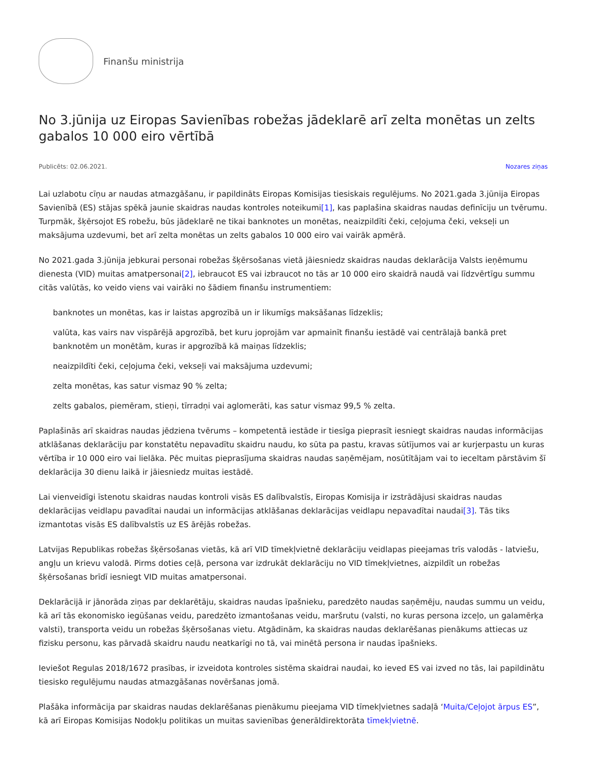Finanšu ministrija
No 3.jūnija uz Eiropas Savienības robežas jādeklarē arī zelta monētas un zelts gabalos 10 000 eiro vērtībā
Publicēts: 02.06.2021. Nozares ziņas
Lai uzlabotu cīņu ar naudas atmazgāšanu, ir papildināts Eiropas Komisijas tiesiskais regulējums. No 2021.gada 3.jūnija Eiropas Savienībā (ES) stājas spēkā jaunie skaidras naudas kontroles noteikumi[1], kas paplašina skaidras naudas definīciju un tvērumu. Turpmāk, šķērsojot ES robežu, būs jādeklarē ne tikai banknotes un monētas, neaizpildīti čeki, ceļojuma čeki, vekseļi un maksājuma uzdevumi, bet arī zelta monētas un zelts gabalos 10 000 eiro vai vairāk apmērā.
No 2021.gada 3.jūnija jebkurai personai robežas šķērsošanas vietā jāiesniedz skaidras naudas deklarācija Valsts ieņēmumu dienesta (VID) muitas amatpersonai[2], iebraucot ES vai izbraucot no tās ar 10 000 eiro skaidrā naudā vai līdzvērtīgu summu citās valūtās, ko veido viens vai vairāki no šādiem finanšu instrumentiem:
banknotes un monētas, kas ir laistas apgrozībā un ir likumīgs maksāšanas līdzeklis;
valūta, kas vairs nav vispārējā apgrozībā, bet kuru joprojām var apmainīt finanšu iestādē vai centrālajā bankā pret banknotēm un monētām, kuras ir apgrozībā kā maiņas līdzeklis;
neaizpildīti čeki, ceļojuma čeki, vekseļi vai maksājuma uzdevumi;
zelta monētas, kas satur vismaz 90 % zelta;
zelts gabalos, piemēram, stieņi, tīrradņi vai aglomerāti, kas satur vismaz 99,5 % zelta.
Paplašinās arī skaidras naudas jēdziena tvērums – kompetentā iestāde ir tiesīga pieprasīt iesniegt skaidras naudas informācijas atklāšanas deklarāciju par konstatētu nepavadītu skaidru naudu, ko sūta pa pastu, kravas sūtījumos vai ar kurjerpastu un kuras vērtība ir 10 000 eiro vai lielāka. Pēc muitas pieprasījuma skaidras naudas saņēmējam, nosūtītājam vai to ieceltam pārstāvim šī deklarācija 30 dienu laikā ir jāiesniedz muitas iestādē.
Lai vienveidīgi īstenotu skaidras naudas kontroli visās ES dalībvalstīs, Eiropas Komisija ir izstrādājusi skaidras naudas deklarācijas veidlapu pavadītai naudai un informācijas atklāšanas deklarācijas veidlapu nepavadītai naudai[3]. Tās tiks izmantotas visās ES dalībvalstīs uz ES ārējās robežas.
Latvijas Republikas robežas šķērsošanas vietās, kā arī VID tīmekļvietnē deklarāciju veidlapas pieejamas trīs valodās - latviešu, angļu un krievu valodā. Pirms doties ceļā, persona var izdrukāt deklarāciju no VID tīmekļvietnes, aizpildīt un robežas šķērsošanas brīdī iesniegt VID muitas amatpersonai.
Deklarācijā ir jānorāda ziņas par deklarētāju, skaidras naudas īpašnieku, paredzēto naudas saņēmēju, naudas summu un veidu, kā arī tās ekonomisko iegūšanas veidu, paredzēto izmantošanas veidu, maršrutu (valsti, no kuras persona izceļo, un galamērķa valsti), transporta veidu un robežas šķērsošanas vietu. Atgādinām, ka skaidras naudas deklarēšanas pienākums attiecas uz fizisku personu, kas pārvadā skaidru naudu neatkarīgi no tā, vai minētā persona ir naudas īpašnieks.
Ieviešot Regulas 2018/1672 prasības, ir izveidota kontroles sistēma skaidrai naudai, ko ieved ES vai izved no tās, lai papildinātu tiesisko regulējumu naudas atmazgāšanas novēršanas jomā.
Plašāka informācija par skaidras naudas deklarēšanas pienākumu pieejama VID tīmekļvietnes sadaļā ‘Muita/Ceļojot ārpus ES”, kā arī Eiropas Komisijas Nodokļu politikas un muitas savienības ģenerāldirektorāta tīmekļvietnē.